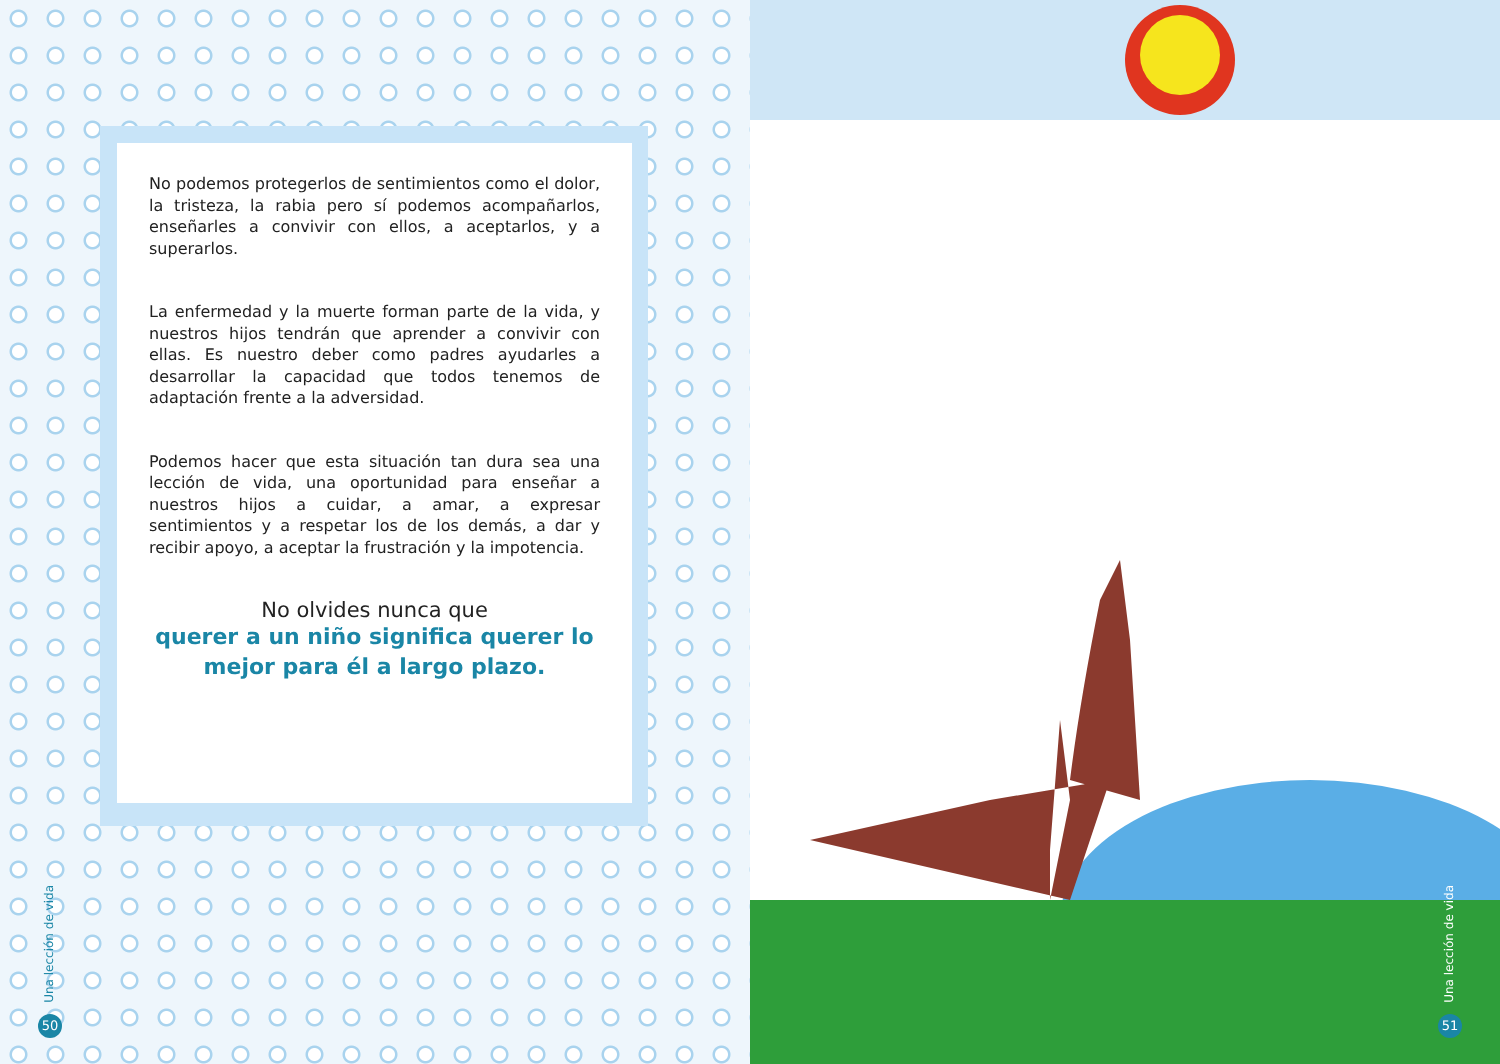No podemos protegerlos de sentimientos como el dolor, la tristeza, la rabia pero sí podemos acompañarlos, enseñarles a convivir con ellos, a aceptarlos, y a superarlos.
La enfermedad y la muerte forman parte de la vida, y nuestros hijos tendrán que aprender a convivir con ellas. Es nuestro deber como padres ayudarles a desarrollar la capacidad que todos tenemos de adaptación frente a la adversidad.
Podemos hacer que esta situación tan dura sea una lección de vida, una oportunidad para enseñar a nuestros hijos a cuidar, a amar, a expresar sentimientos y a respetar los de los demás, a dar y recibir apoyo, a aceptar la frustración y la impotencia.
No olvides nunca que
querer a un niño significa querer lo mejor para él a largo plazo.
Una lección de vida
50
Una lección de vida
51